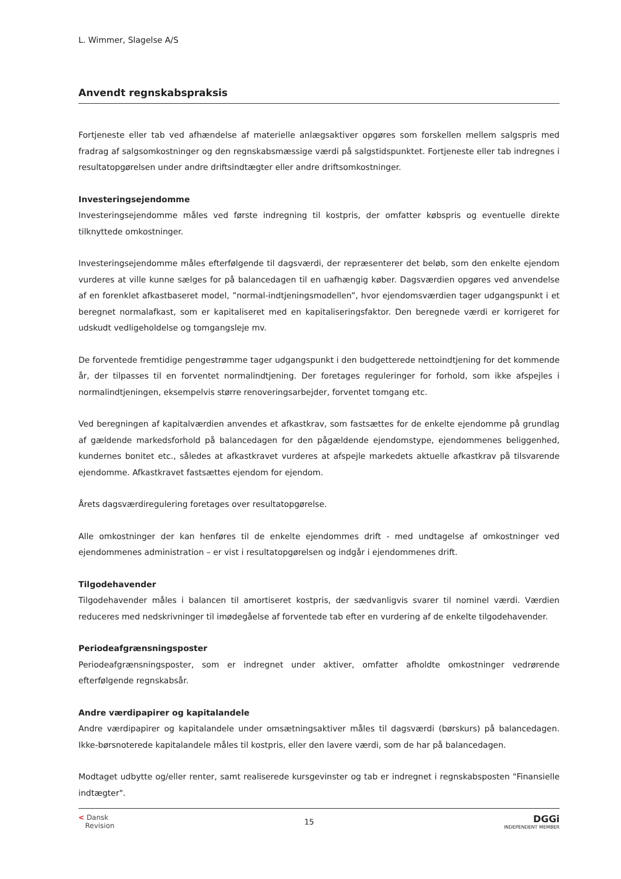L. Wimmer, Slagelse A/S
Anvendt regnskabspraksis
Fortjeneste eller tab ved afhændelse af materielle anlægsaktiver opgøres som forskellen mellem salgspris med fradrag af salgsomkostninger og den regnskabsmæssige værdi på salgstidspunktet. Fortjeneste eller tab indregnes i resultatopgørelsen under andre driftsindtægter eller andre driftsomkostninger.
Investeringsejendomme
Investeringsejendomme måles ved første indregning til kostpris, der omfatter købspris og eventuelle direkte tilknyttede omkostninger.
Investeringsejendomme måles efterfølgende til dagsværdi, der repræsenterer det beløb, som den enkelte ejendom vurderes at ville kunne sælges for på balancedagen til en uafhængig køber. Dagsværdien opgøres ved anvendelse af en forenklet afkastbaseret model, ”normal-indtjeningsmodellen”, hvor ejendomsværdien tager udgangspunkt i et beregnet normalafkast, som er kapitaliseret med en kapitaliseringsfaktor. Den beregnede værdi er korrigeret for udskudt vedligeholdelse og tomgangsleje mv.
De forventede fremtidige pengestrømme tager udgangspunkt i den budgetterede nettoindtjening for det kommende år, der tilpasses til en forventet normalindtjening. Der foretages reguleringer for forhold, som ikke afspejles i normalindtjeningen, eksempelvis større renoveringsarbejder, forventet tomgang etc.
Ved beregningen af kapitalværdien anvendes et afkastkrav, som fastsættes for de enkelte ejendomme på grundlag af gældende markedsforhold på balancedagen for den pågældende ejendomstype, ejendommenes beliggenhed, kundernes bonitet etc., således at afkastkravet vurderes at afspejle markedets aktuelle afkastkrav på tilsvarende ejendomme. Afkastkravet fastsættes ejendom for ejendom.
Årets dagsværdiregulering foretages over resultatopgørelse.
Alle omkostninger der kan henføres til de enkelte ejendommes drift - med undtagelse af omkostninger ved ejendommenes administration – er vist i resultatopgørelsen og indgår i ejendommenes drift.
Tilgodehavender
Tilgodehavender måles i balancen til amortiseret kostpris, der sædvanligvis svarer til nominel værdi. Værdien reduceres med nedskrivninger til imødegåelse af forventede tab efter en vurdering af de enkelte tilgodehavender.
Periodeafgrænsningsposter
Periodeafgrænsningsposter, som er indregnet under aktiver, omfatter afholdte omkostninger vedrørende efterfølgende regnskabsår.
Andre værdipapirer og kapitalandele
Andre værdipapirer og kapitalandele under omsætningsaktiver måles til dagsværdi (børskurs) på balancedagen. Ikke-børsnoterede kapitalandele måles til kostpris, eller den lavere værdi, som de har på balancedagen.
Modtaget udbytte og/eller renter, samt realiserede kursgevinster og tab er indregnet i regnskabsposten "Finansielle indtægter".
< Dansk
Revision
15
DGGi
INDEPENDENT MEMBER